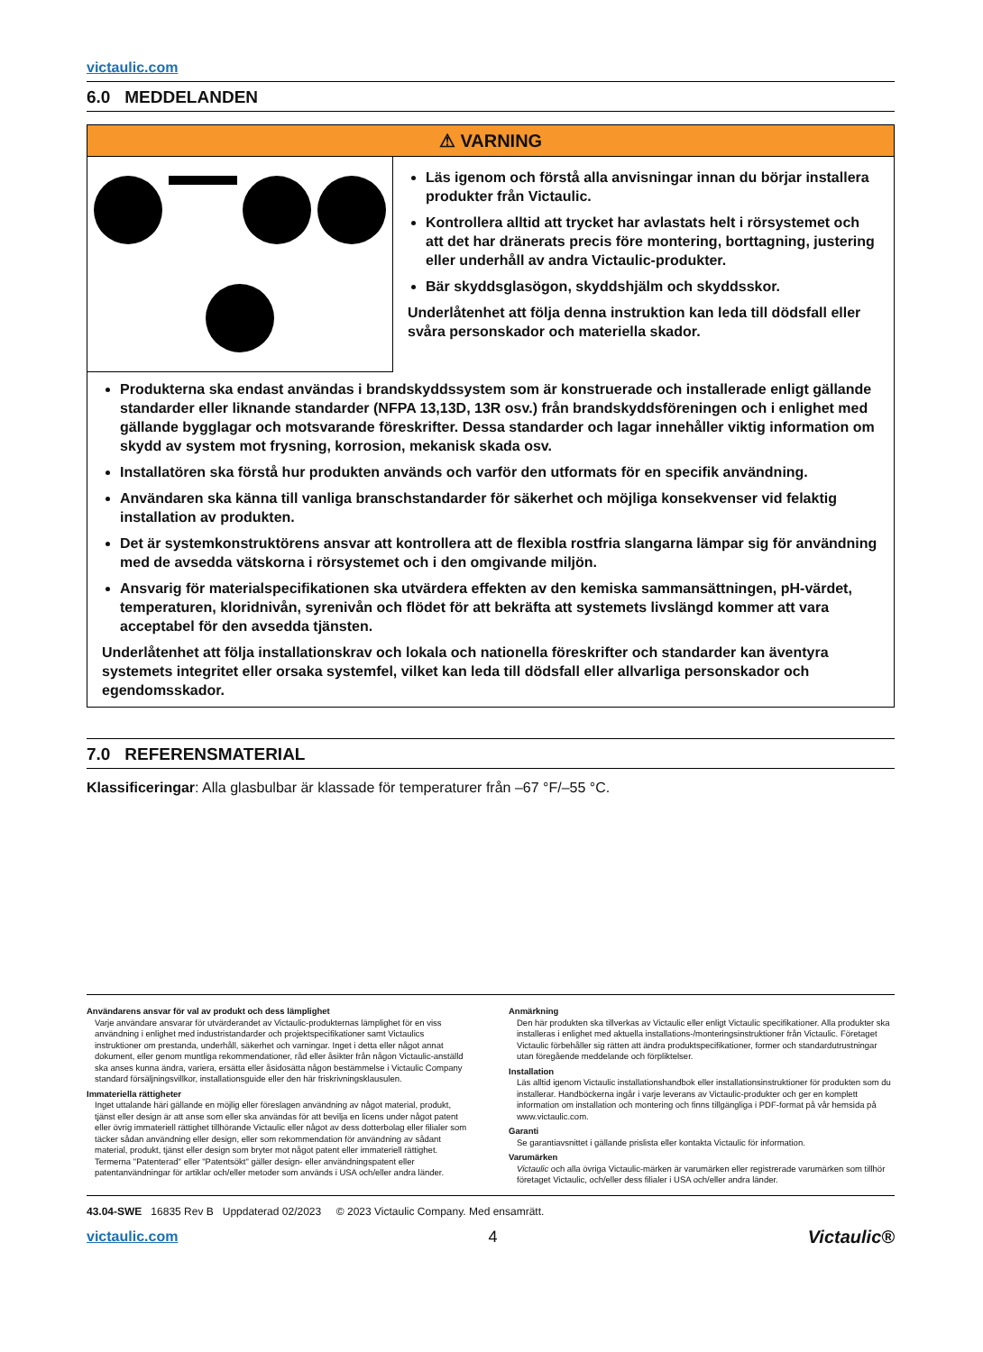victaulic.com
6.0 MEDDELANDEN
⚠ VARNING
Läs igenom och förstå alla anvisningar innan du börjar installera produkter från Victaulic.
Kontrollera alltid att trycket har avlastats helt i rörsystemet och att det har dränerats precis före montering, borttagning, justering eller underhåll av andra Victaulic-produkter.
Bär skyddsglasögon, skyddshjälm och skyddsskor.
Underlåtenhet att följa denna instruktion kan leda till dödsfall eller svåra personskador och materiella skador.
Produkterna ska endast användas i brandskyddssystem som är konstruerade och installerade enligt gällande standarder eller liknande standarder (NFPA 13,13D, 13R osv.) från brandskyddsföreningen och i enlighet med gällande bygglagar och motsvarande föreskrifter. Dessa standarder och lagar innehåller viktig information om skydd av system mot frysning, korrosion, mekanisk skada osv.
Installatören ska förstå hur produkten används och varför den utformats för en specifik användning.
Användaren ska känna till vanliga branschstandarder för säkerhet och möjliga konsekvenser vid felaktig installation av produkten.
Det är systemkonstruktörens ansvar att kontrollera att de flexibla rostfria slangarna lämpar sig för användning med de avsedda vätskorna i rörsystemet och i den omgivande miljön.
Ansvarig för materialspecifikationen ska utvärdera effekten av den kemiska sammansättningen, pH-värdet, temperaturen, kloridnivån, syrenivån och flödet för att bekräfta att systemets livslängd kommer att vara acceptabel för den avsedda tjänsten.
Underlåtenhet att följa installationskrav och lokala och nationella föreskrifter och standarder kan äventyra systemets integritet eller orsaka systemfel, vilket kan leda till dödsfall eller allvarliga personskador och egendomsskador.
7.0 REFERENSMATERIAL
Klassificeringar: Alla glasbulbar är klassade för temperaturer från –67 °F/–55 °C.
Användarens ansvar för val av produkt och dess lämplighet
Varje användare ansvarar för utvärderandet av Victaulic-produkternas lämplighet för en viss användning i enlighet med industristandarder och projektspecifikationer samt Victaulics instruktioner om prestanda, underhåll, säkerhet och varningar. Inget i detta eller något annat dokument, eller genom muntliga rekommendationer, råd eller åsikter från någon Victaulic-anställd ska anses kunna ändra, variera, ersätta eller åsidosätta någon bestämmelse i Victaulic Company standard försäljningsvillkor, installationsguide eller den här friskrivningsklausulen.
Immateriella rättigheter
Inget uttalande häri gällande en möjlig eller föreslagen användning av något material, produkt, tjänst eller design är att anse som eller ska användas för att bevilja en licens under något patent eller övrig immateriell rättighet tillhörande Victaulic eller något av dess dotterbolag eller filialer som täcker sådan användning eller design, eller som rekommendation för användning av sådant material, produkt, tjänst eller design som bryter mot något patent eller immateriell rättighet. Termerna "Patenterad" eller "Patentsökt" gäller design- eller användningspatent eller patentanvändningar för artiklar och/eller metoder som används i USA och/eller andra länder.
Anmärkning
Den här produkten ska tillverkas av Victaulic eller enligt Victaulic specifikationer. Alla produkter ska installeras i enlighet med aktuella installations-/monteringsinstruktioner från Victaulic. Företaget Victaulic förbehåller sig rätten att ändra produktspecifikationer, former och standardutrustningar utan föregående meddelande och förpliktelser.
Installation
Läs alltid igenom Victaulic installationshandbok eller installationsinstruktioner för produkten som du installerar. Handböckerna ingår i varje leverans av Victaulic-produkter och ger en komplett information om installation och montering och finns tillgängliga i PDF-format på vår hemsida på www.victaulic.com.
Garanti
Se garantiavsnittet i gällande prislista eller kontakta Victaulic för information.
Varumärken
Victaulic och alla övriga Victaulic-märken är varumärken eller registrerade varumärken som tillhör företaget Victaulic, och/eller dess filialer i USA och/eller andra länder.
43.04-SWE 16835 Rev B Uppdaterad 02/2023 © 2023 Victaulic Company. Med ensamrätt.
victaulic.com 4 Victaulic®